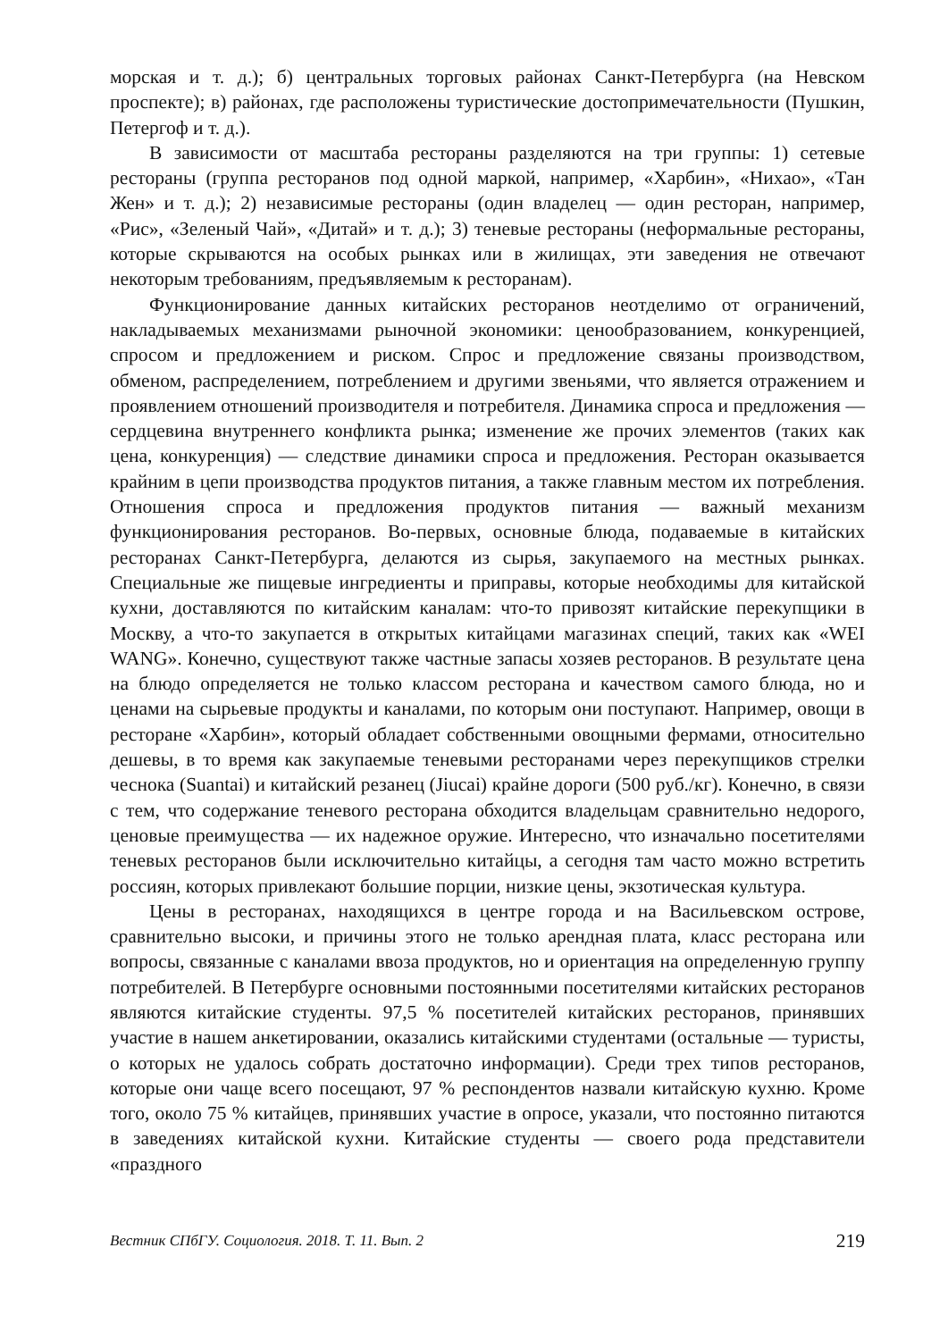морская и т. д.); б) центральных торговых районах Санкт-Петербурга (на Невском проспекте); в) районах, где расположены туристические достопримечательности (Пушкин, Петергоф и т. д.).
В зависимости от масштаба рестораны разделяются на три группы: 1) сетевые рестораны (группа ресторанов под одной маркой, например, «Харбин», «Нихао», «Тан Жен» и т. д.); 2) независимые рестораны (один владелец — один ресторан, например, «Рис», «Зеленый Чай», «Дитай» и т. д.); 3) теневые рестораны (неформальные рестораны, которые скрываются на особых рынках или в жилищах, эти заведения не отвечают некоторым требованиям, предъявляемым к ресторанам).
Функционирование данных китайских ресторанов неотделимо от ограничений, накладываемых механизмами рыночной экономики: ценообразованием, конкуренцией, спросом и предложением и риском. Спрос и предложение связаны производством, обменом, распределением, потреблением и другими звеньями, что является отражением и проявлением отношений производителя и потребителя. Динамика спроса и предложения — сердцевина внутреннего конфликта рынка; изменение же прочих элементов (таких как цена, конкуренция) — следствие динамики спроса и предложения. Ресторан оказывается крайним в цепи производства продуктов питания, а также главным местом их потребления. Отношения спроса и предложения продуктов питания — важный механизм функционирования ресторанов. Во-первых, основные блюда, подаваемые в китайских ресторанах Санкт-Петербурга, делаются из сырья, закупаемого на местных рынках. Специальные же пищевые ингредиенты и приправы, которые необходимы для китайской кухни, доставляются по китайским каналам: что-то привозят китайские перекупщики в Москву, а что-то закупается в открытых китайцами магазинах специй, таких как «WEI WANG». Конечно, существуют также частные запасы хозяев ресторанов. В результате цена на блюдо определяется не только классом ресторана и качеством самого блюда, но и ценами на сырьевые продукты и каналами, по которым они поступают. Например, овощи в ресторане «Харбин», который обладает собственными овощными фермами, относительно дешевы, в то время как закупаемые теневыми ресторанами через перекупщиков стрелки чеснока (Suantai) и китайский резанец (Jiucai) крайне дороги (500 руб./кг). Конечно, в связи с тем, что содержание теневого ресторана обходится владельцам сравнительно недорого, ценовые преимущества — их надежное оружие. Интересно, что изначально посетителями теневых ресторанов были исключительно китайцы, а сегодня там часто можно встретить россиян, которых привлекают большие порции, низкие цены, экзотическая культура.
Цены в ресторанах, находящихся в центре города и на Васильевском острове, сравнительно высоки, и причины этого не только арендная плата, класс ресторана или вопросы, связанные с каналами ввоза продуктов, но и ориентация на определенную группу потребителей. В Петербурге основными постоянными посетителями китайских ресторанов являются китайские студенты. 97,5 % посетителей китайских ресторанов, принявших участие в нашем анкетировании, оказались китайскими студентами (остальные — туристы, о которых не удалось собрать достаточно информации). Среди трех типов ресторанов, которые они чаще всего посещают, 97 % респондентов назвали китайскую кухню. Кроме того, около 75 % китайцев, принявших участие в опросе, указали, что постоянно питаются в заведениях китайской кухни. Китайские студенты — своего рода представители «праздного
Вестник СПбГУ. Социология. 2018. Т. 11. Вып. 2 219